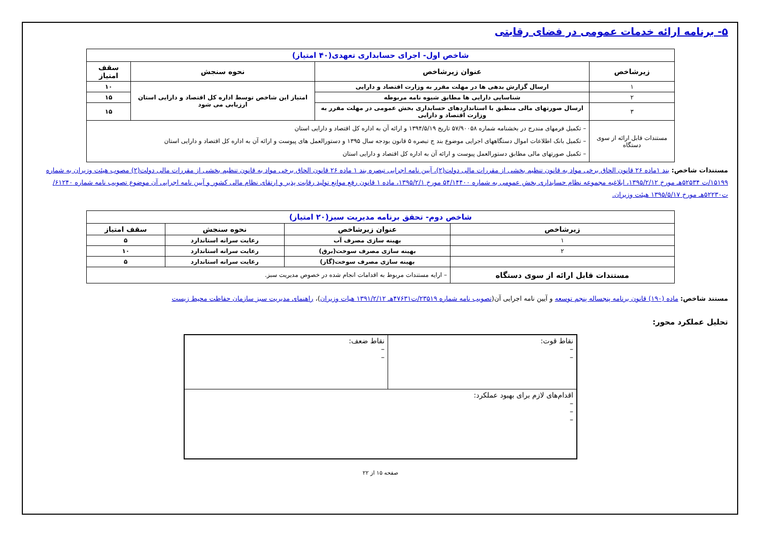۵- برنامه ارائه خدمات عمومی در فضای رقابتی
| شاخص اول- اجرای حسابداری تعهدی(۴۰ امتیاز) | | | |
| زیرشاخص | عنوان زیرشاخص | نحوه سنجش | سقف امتیاز |
| ۱ | ارسال گزارش بدهی ها در مهلت مقرر به وزارت اقتصاد و دارایی | امتیاز این شاخص توسط اداره کل اقتصاد و دارایی استان ارزیابی می شود | ۱۰ |
| ۲ | شناسایی دارایی ها مطابق شیوه نامه مربوطه | | ۱۵ |
| ۳ | ارسال صورتهای مالی منطبق با استانداردهای حسابداری بخش عمومی در مهلت مقرر به وزارت اقتصاد و دارایی | | ۱۵ |
| مستندات قابل ارائه از سوی دستگاه | – تکمیل فرمهای مندرج در بخشنامه شماره ۵۷/۹۰۰۵۸ تاریخ ۱۳۹۴/۵/۱۹ و ارائه آن به اداره کل اقتصاد و دارایی استان – تکمیل بانک اطلاعات اموال دستگاههای اجرایی موضوع بند ج تبصره ۵ قانون بودجه سال ۱۳۹۵ و دستورالعمل های پیوست و ارائه آن به اداره کل اقتصاد و دارایی استان – تکمیل صورتهای مالی مطابق دستورالعمل پیوست و ارائه آن به اداره کل اقتصاد و دارایی استان | | |
مستندات شاخص: بند ۱ماده ۲۶ قانون الحاق برخی مواد به قانون تنظیم بخشی از مقررات مالی دولت(۲)، آیین نامه اجرایی تبصره بند ۱ ماده ۲۶ قانون الحاق برخی مواد به قانون تنظیم بخشی از مقررات مالی دولت(۲) مصوب هیئت وزیران به شماره ۱۵۱۹۹/ت ۵۲۵۳۴هـ مورخ ۱۳۹۵/۲/۱۲، ابلاغیه مجموعه نظام حسابداری بخش عمومی به شماره ۵۴/۱۴۴۰۰ مورخ ۱۳۹۵/۲/۱، ماده ۱ قانون رفع موانع تولید رقابت پذیر و ارتقای نظام مالی کشور و آیین نامه اجرایی آن موضوع تصویب نامه شماره ۶۱۲۴۰/ت۵۲۲۳۰هـ مورخ ۱۳۹۵/۵/۱۷ هیئت وزیران.
| شاخص دوم- تحقق برنامه مدیریت سبز(۲۰ امتیاز) | | | |
| زیرشاخص | عنوان زیرشاخص | نحوه سنجش | سقف امتیاز |
| ۱ | بهینه سازی مصرف آب | رعایت سرانه استاندارد | ۵ |
| ۲ | بهینه سازی مصرف سوخت(برق) | رعایت سرانه استاندارد | ۱۰ |
| | بهینه سازی مصرف سوخت(گاز) | رعایت سرانه استاندارد | ۵ |
| مستندات قابل ارائه از سوی دستگاه | – ارایه مستندات مربوط به اقدامات انجام شده در خصوص مدیریت سبز. | | |
مستند شاخص: ماده (۱۹۰) قانون برنامه پنجساله پنجم توسعه و آیین نامه اجرایی آن(تصویب نامه شماره ۲۳۵۱۹/ت۴۷۶۳۱هـ ۱۳۹۱/۲/۱۲ هیات وزیران)، راهنمای مدیریت سبز سازمان حفاظت محیط زیست
تحلیل عملکرد محور:
| نقاط قوت: – – | نقاط ضعف: – – |
| اقدام‌های لازم برای بهبود عملکرد: – – – | |
صفحه ۱۵ از ۲۲